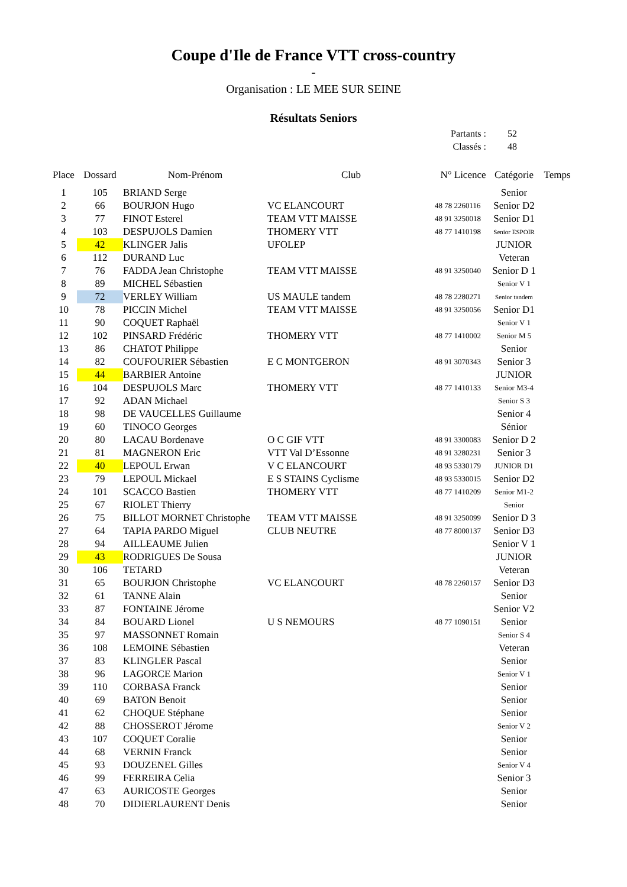Coupe d'Ile de France VTT cross-country
-
Organisation : LE MEE SUR SEINE
Résultats Seniors
Partants : 52
Classés : 48
| Place | Dossard | Nom-Prénom | Club | N° Licence | Catégorie | Temps |
| --- | --- | --- | --- | --- | --- | --- |
| 1 | 105 | BRIAND Serge | | | Senior | |
| 2 | 66 | BOURJON Hugo | VC ELANCOURT | 48 78 2260116 | Senior D2 | |
| 3 | 77 | FINOT Esterel | TEAM VTT MAISSE | 48 91 3250018 | Senior D1 | |
| 4 | 103 | DESPUJOLS Damien | THOMERY VTT | 48 77 1410198 | Senior ESPOIR | |
| 5 | 42 | KLINGER Jalis | UFOLEP | | JUNIOR | |
| 6 | 112 | DURAND Luc | | | Veteran | |
| 7 | 76 | FADDA Jean Christophe | TEAM VTT MAISSE | 48 91 3250040 | Senior D 1 | |
| 8 | 89 | MICHEL Sébastien | | | Senior V 1 | |
| 9 | 72 | VERLEY William | US MAULE tandem | 48 78 2280271 | Senior tandem | |
| 10 | 78 | PICCIN Michel | TEAM VTT MAISSE | 48 91 3250056 | Senior D1 | |
| 11 | 90 | COQUET Raphaël | | | Senior V 1 | |
| 12 | 102 | PINSARD Frédéric | THOMERY VTT | 48 77 1410002 | Senior M 5 | |
| 13 | 86 | CHATOT Philippe | | | Senior | |
| 14 | 82 | COUFOURIER Sébastien | E C MONTGERON | 48 91 3070343 | Senior 3 | |
| 15 | 44 | BARBIER Antoine | | | JUNIOR | |
| 16 | 104 | DESPUJOLS Marc | THOMERY VTT | 48 77 1410133 | Senior M3-4 | |
| 17 | 92 | ADAN Michael | | | Senior S 3 | |
| 18 | 98 | DE VAUCELLES Guillaume | | | Senior 4 | |
| 19 | 60 | TINOCO Georges | | | Sénior | |
| 20 | 80 | LACAU Bordenave | O C GIF VTT | 48 91 3300083 | Senior D 2 | |
| 21 | 81 | MAGNERON Eric | VTT Val D’Essonne | 48 91 3280231 | Senior 3 | |
| 22 | 40 | LEPOUL Erwan | V C ELANCOURT | 48 93 5330179 | JUNIOR D1 | |
| 23 | 79 | LEPOUL Mickael | E S STAINS Cyclisme | 48 93 5330015 | Senior D2 | |
| 24 | 101 | SCACCO Bastien | THOMERY VTT | 48 77 1410209 | Senior M1-2 | |
| 25 | 67 | RIOLET Thierry | | | Senior | |
| 26 | 75 | BILLOT MORNET Christophe | TEAM VTT MAISSE | 48 91 3250099 | Senior D 3 | |
| 27 | 64 | TAPIA PARDO Miguel | CLUB NEUTRE | 48 77 8000137 | Senior D3 | |
| 28 | 94 | AILLEAUME Julien | | | Senior V 1 | |
| 29 | 43 | RODRIGUES De Sousa | | | JUNIOR | |
| 30 | 106 | TETARD | | | Veteran | |
| 31 | 65 | BOURJON Christophe | VC ELANCOURT | 48 78 2260157 | Senior D3 | |
| 32 | 61 | TANNE Alain | | | Senior | |
| 33 | 87 | FONTAINE Jérome | | | Senior V2 | |
| 34 | 84 | BOUARD Lionel | U S NEMOURS | 48 77 1090151 | Senior | |
| 35 | 97 | MASSONNET Romain | | | Senior S 4 | |
| 36 | 108 | LEMOINE Sébastien | | | Veteran | |
| 37 | 83 | KLINGLER Pascal | | | Senior | |
| 38 | 96 | LAGORCE Marion | | | Senior V 1 | |
| 39 | 110 | CORBASA Franck | | | Senior | |
| 40 | 69 | BATON Benoit | | | Senior | |
| 41 | 62 | CHOQUE Stéphane | | | Senior | |
| 42 | 88 | CHOSSEROT Jérome | | | Senior V 2 | |
| 43 | 107 | COQUET Coralie | | | Senior | |
| 44 | 68 | VERNIN Franck | | | Senior | |
| 45 | 93 | DOUZENEL Gilles | | | Senior V 4 | |
| 46 | 99 | FERREIRA Celia | | | Senior 3 | |
| 47 | 63 | AURICOSTE Georges | | | Senior | |
| 48 | 70 | DIDIERLAURENT Denis | | | Senior | |